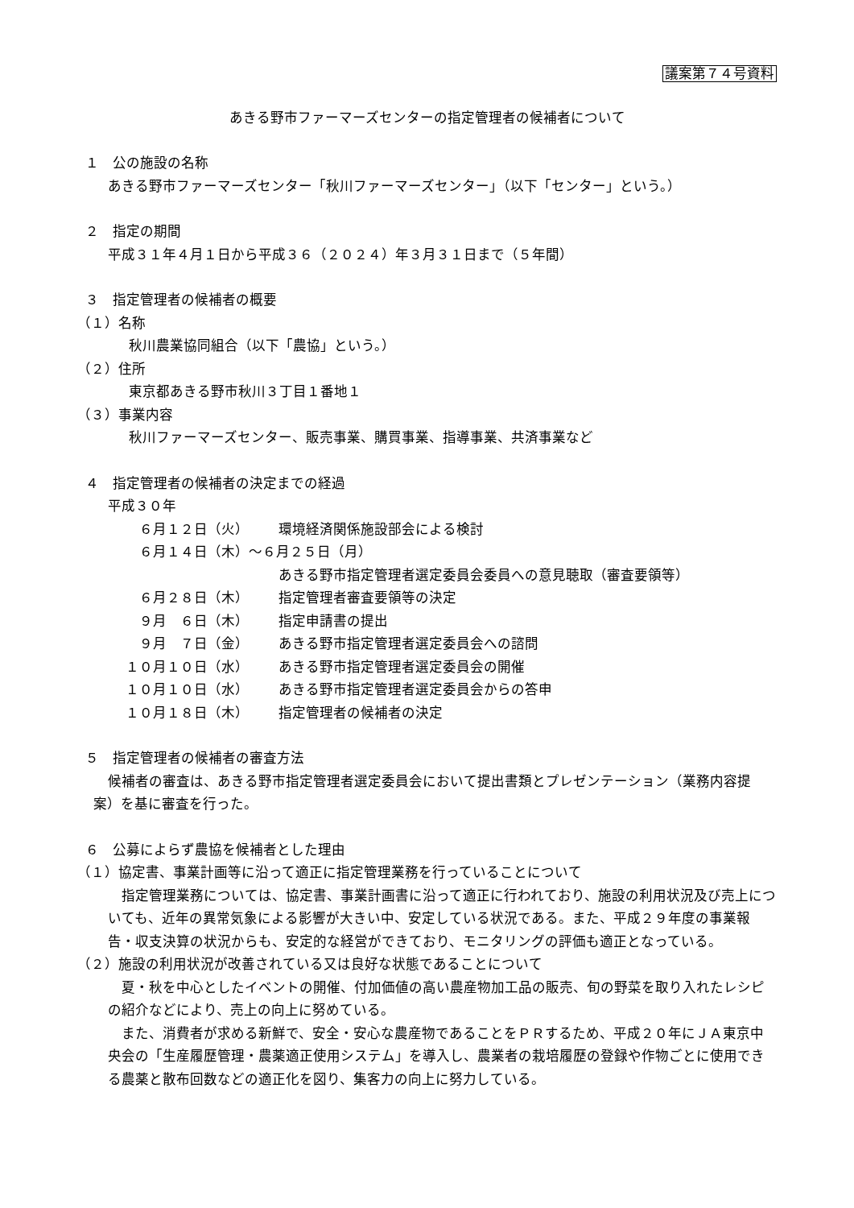議案第７４号資料
あきる野市ファーマーズセンターの指定管理者の候補者について
１　公の施設の名称
あきる野市ファーマーズセンター「秋川ファーマーズセンター」（以下「センター」という。）
２　指定の期間
平成３１年４月１日から平成３６（２０２４）年３月３１日まで（５年間）
３　指定管理者の候補者の概要
（１）名称
秋川農業協同組合（以下「農協」という。）
（２）住所
東京都あきる野市秋川３丁目１番地１
（３）事業内容
秋川ファーマーズセンター、販売事業、購買事業、指導事業、共済事業など
４　指定管理者の候補者の決定までの経過
平成３０年
　６月１２日（火） 環境経済関係施設部会による検討
　６月１４日（木）～６月２５日（月）
あきる野市指定管理者選定委員会委員への意見聴取（審査要領等）
　６月２８日（木） 指定管理者審査要領等の決定
　９月　６日（木） 指定申請書の提出
　９月　７日（金） あきる野市指定管理者選定委員会への諮問
１０月１０日（水） あきる野市指定管理者選定委員会の開催
１０月１０日（水） あきる野市指定管理者選定委員会からの答申
１０月１８日（木） 指定管理者の候補者の決定
５　指定管理者の候補者の審査方法
候補者の審査は、あきる野市指定管理者選定委員会において提出書類とプレゼンテーション（業務内容提案）を基に審査を行った。
６　公募によらず農協を候補者とした理由
（１）協定書、事業計画等に沿って適正に指定管理業務を行っていることについて
指定管理業務については、協定書、事業計画書に沿って適正に行われており、施設の利用状況及び売上についても、近年の異常気象による影響が大きい中、安定している状況である。また、平成２９年度の事業報告・収支決算の状況からも、安定的な経営ができており、モニタリングの評価も適正となっている。
（２）施設の利用状況が改善されている又は良好な状態であることについて
夏・秋を中心としたイベントの開催、付加価値の高い農産物加工品の販売、旬の野菜を取り入れたレシピの紹介などにより、売上の向上に努めている。
また、消費者が求める新鮮で、安全・安心な農産物であることをＰＲするため、平成２０年にＪＡ東京中央会の「生産履歴管理・農薬適正使用システム」を導入し、農業者の栽培履歴の登録や作物ごとに使用できる農薬と散布回数などの適正化を図り、集客力の向上に努力している。